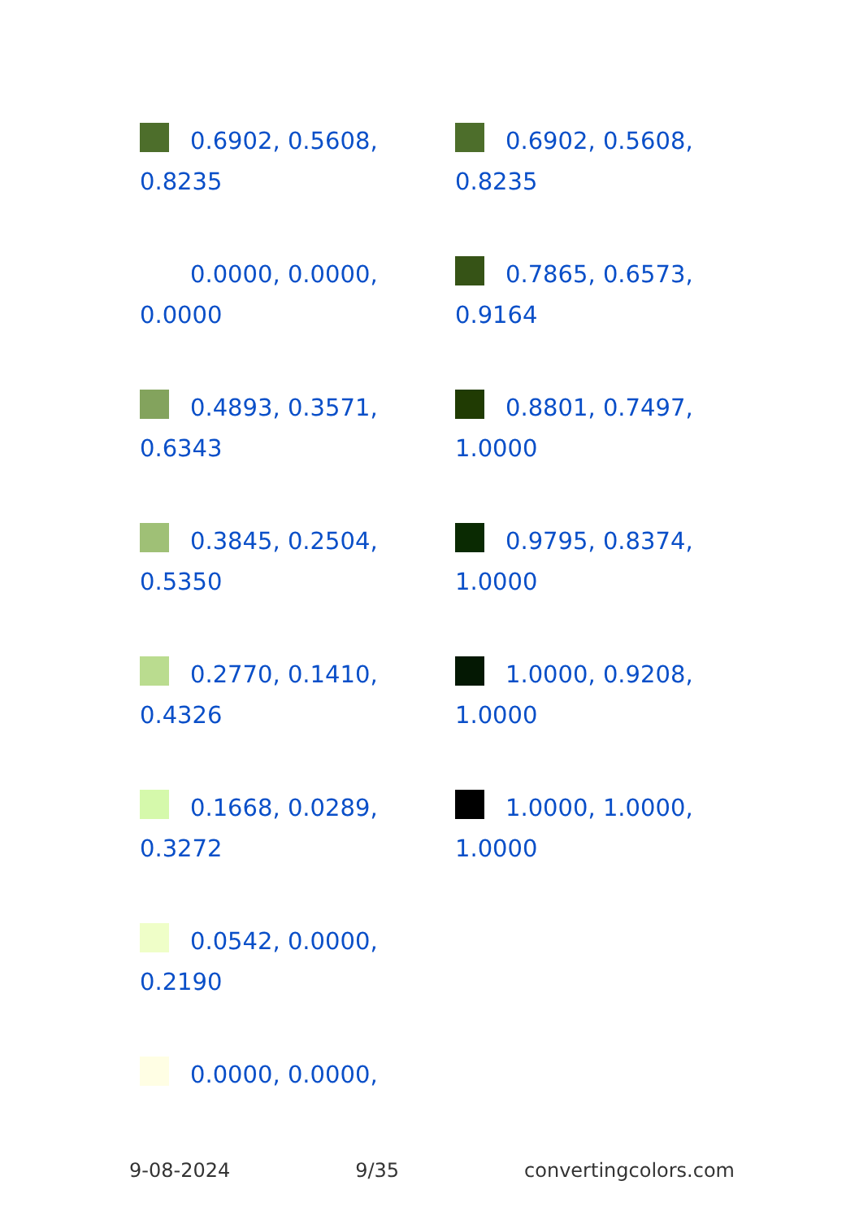0.6902, 0.5608, 0.8235
0.0000, 0.0000, 0.0000
0.4893, 0.3571, 0.6343
0.3845, 0.2504, 0.5350
0.2770, 0.1410, 0.4326
0.1668, 0.0289, 0.3272
0.0542, 0.0000, 0.2190
0.0000, 0.0000,
0.6902, 0.5608, 0.8235
0.7865, 0.6573, 0.9164
0.8801, 0.7497, 1.0000
0.9795, 0.8374, 1.0000
1.0000, 0.9208, 1.0000
1.0000, 1.0000, 1.0000
9-08-2024 9/35 convertingcolors.com